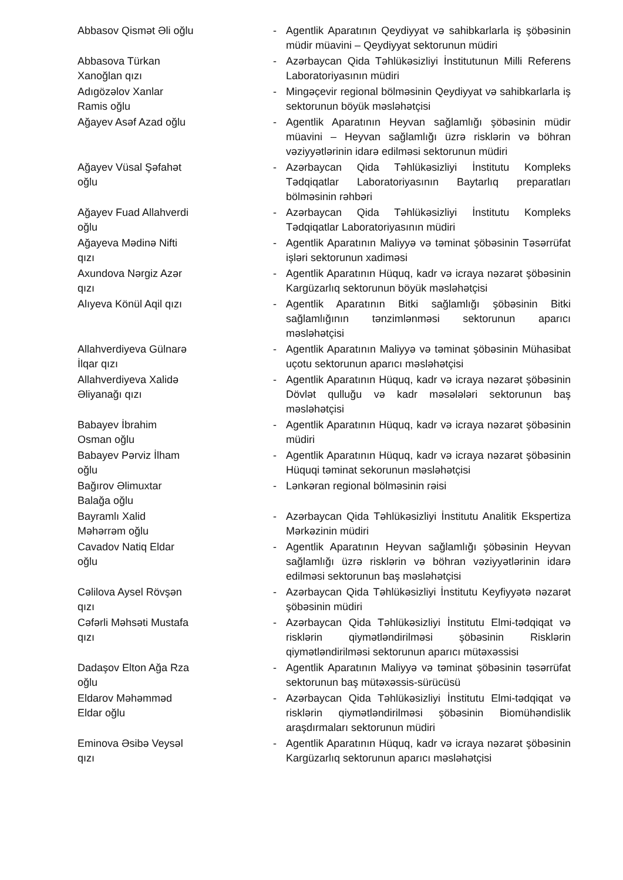Abbasov Qismət Əli oğlu - Agentlik Aparatının Qeydiyyat və sahibkarlarla iş şöbəsinin müdir müavini – Qeydiyyat sektorunun müdiri
Abbasova Türkan Xanoğlan qızı - Azərbaycan Qida Təhlükəsizliyi İnstitutunun Milli Referens Laboratoriyasının müdiri
Adıgözəlov Xanlar Ramis oğlu - Mingəçevir regional bölməsinin Qeydiyyat və sahibkarlarla iş sektorunun böyük məsləhətçisi
Ağayev Asəf Azad oğlu - Agentlik Aparatının Heyvan sağlamlığı şöbəsinin müdir müavini – Heyvan sağlamlığı üzrə risklərin və böhran vəziyyətlərinin idarə edilməsi sektorunun müdiri
Ağayev Vüsal Şəfahət oğlu - Azərbaycan Qida Təhlükəsizliyi İnstitutu Kompleks Tədqiqatlar Laboratoriyasının Baytarlıq preparatları bölməsinin rəhbəri
Ağayev Fuad Allahverdi oğlu - Azərbaycan Qida Təhlükəsizliyi İnstitutu Kompleks Tədqiqatlar Laboratoriyasının müdiri
Ağayeva Mədinə Nifti qızı - Agentlik Aparatının Maliyyə və təminat şöbəsinin Təsərrüfat işləri sektorunun xadiməsi
Axundova Nərgiz Azər qızı - Agentlik Aparatının Hüquq, kadr və icraya nəzarət şöbəsinin Kargüzarlıq sektorunun böyük məsləhətçisi
Alıyeva Könül Aqil qızı - Agentlik Aparatının Bitki sağlamlığı şöbəsinin Bitki sağlamlığının tənzimlənməsi sektorunun aparıcı məsləhətçisi
Allahverdiyeva Gülnarə İlqar qızı
- Agentlik Aparatının Maliyyə və təminat şöbəsinin Mühasibat uçotu sektorunun aparıcı məsləhətçisi
Allahverdiyeva Xalidə Əliyanağı qızı
- Agentlik Aparatının Hüquq, kadr və icraya nəzarət şöbəsinin Dövlət qulluğu və kadr məsələləri sektorunun baş məsləhətçisi
Babayev İbrahim Osman oğlu - Agentlik Aparatının Hüquq, kadr və icraya nəzarət şöbəsinin müdiri
Babayev Pərviz İlham oğlu - Agentlik Aparatının Hüquq, kadr və icraya nəzarət şöbəsinin Hüquqi təminat sekorunun məsləhətçisi
Bağırov Əlimuxtar Balağa oğlu - Lənkəran regional bölməsinin rəisi
Bayramlı Xalid Məhərrəm oğlu - Azərbaycan Qida Təhlükəsizliyi İnstitutu Analitik Ekspertiza Mərkəzinin müdiri
Cavadov Natiq Eldar oğlu - Agentlik Aparatının Heyvan sağlamlığı şöbəsinin Heyvan sağlamlığı üzrə risklərin və böhran vəziyyətlərinin idarə edilməsi sektorunun baş məsləhətçisi
Cəlilova Aysel Rövşən qızı - Azərbaycan Qida Təhlükəsizliyi İnstitutu Keyfiyyətə nəzarət şöbəsinin müdiri
Cəfərli Məhsəti Mustafa qızı - Azərbaycan Qida Təhlükəsizliyi İnstitutu Elmi-tədqiqat və risklərin qiymətləndirilməsi şöbəsinin Risklərin qiymətləndirilməsi sektorunun aparıcı mütəxəssisi
Dadaşov Elton Ağa Rza oğlu - Agentlik Aparatının Maliyyə və təminat şöbəsinin təsərrüfat sektorunun baş mütəxəssis-sürücüsü
Eldarov Məhəmməd Eldar oğlu - Azərbaycan Qida Təhlükəsizliyi İnstitutu Elmi-tədqiqat və risklərin qiymətləndirilməsi şöbəsinin Biomühəndislik araşdırmaları sektorunun müdiri
Eminova Əsibə Veysəl qızı - Agentlik Aparatının Hüquq, kadr və icraya nəzarət şöbəsinin Kargüzarlıq sektorunun aparıcı məsləhətçisi